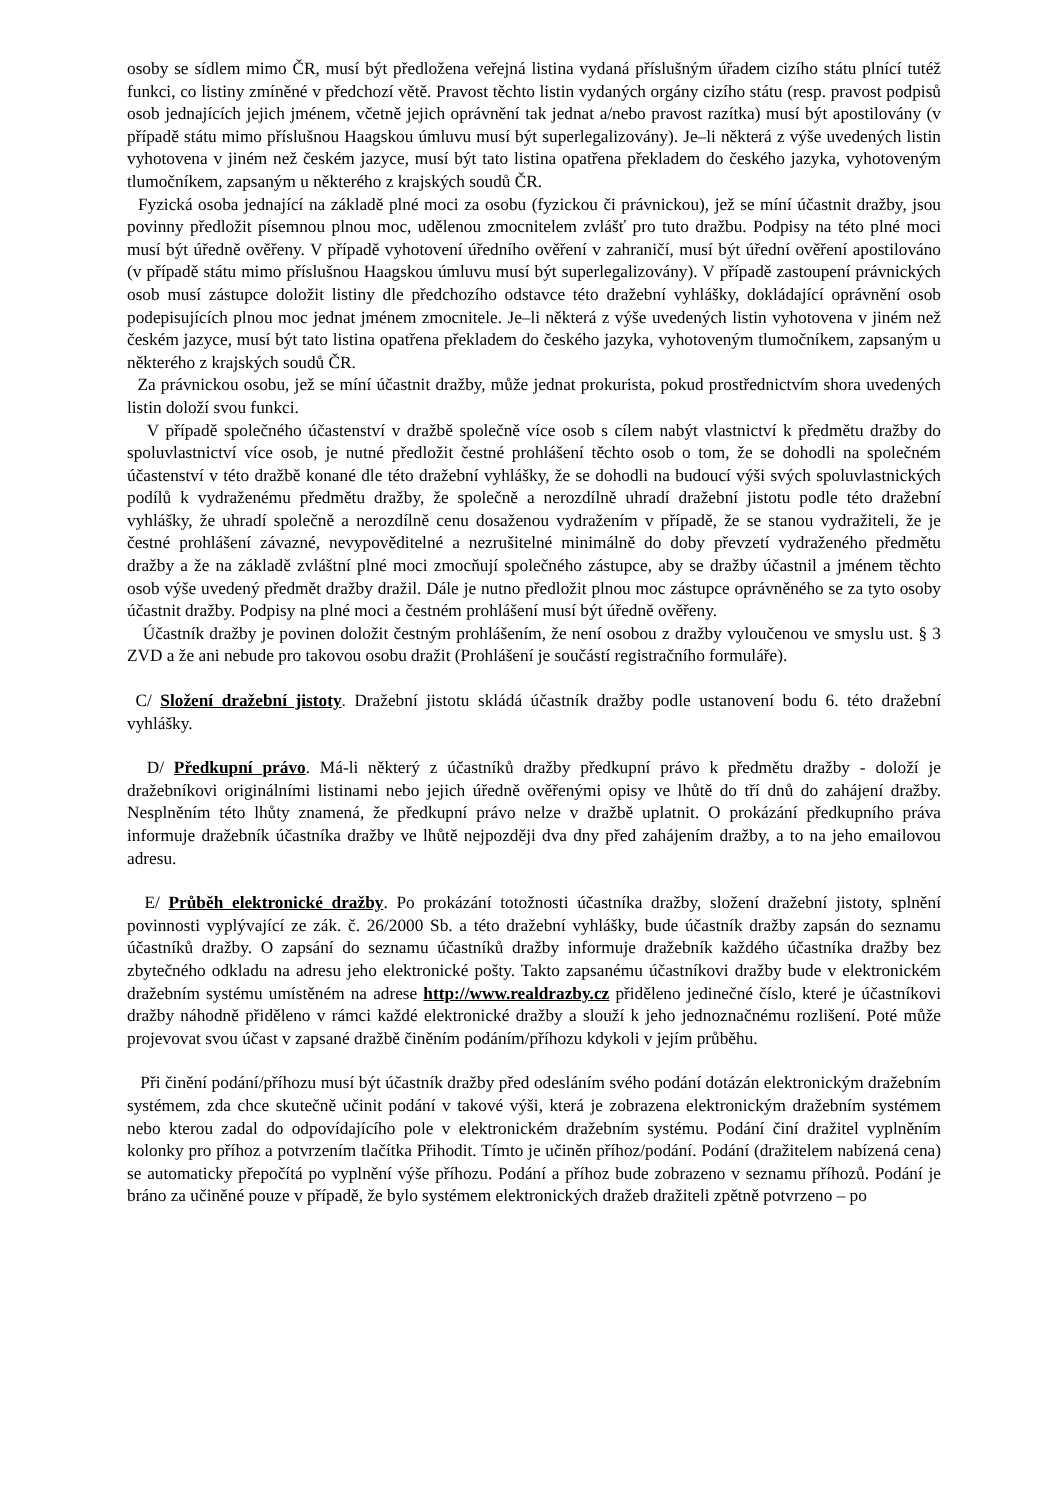osoby se sídlem mimo ČR, musí být předložena veřejná listina vydaná příslušným úřadem cizího státu plnící tutéž funkci, co listiny zmíněné v předchozí větě. Pravost těchto listin vydaných orgány cizího státu (resp. pravost podpisů osob jednajících jejich jménem, včetně jejich oprávnění tak jednat a/nebo pravost razítka) musí být apostilovány (v případě státu mimo příslušnou Haagskou úmluvu musí být superlegalizovány). Je–li některá z výše uvedených listin vyhotovena v jiném než českém jazyce, musí být tato listina opatřena překladem do českého jazyka, vyhotoveným tlumočníkem, zapsaným u některého z krajských soudů ČR.
Fyzická osoba jednající na základě plné moci za osobu (fyzickou či právnickou), jež se míní účastnit dražby, jsou povinny předložit písemnou plnou moc, udělenou zmocnitelem zvlášť pro tuto dražbu. Podpisy na této plné moci musí být úředně ověřeny. V případě vyhotovení úředního ověření v zahraničí, musí být úřední ověření apostilováno (v případě státu mimo příslušnou Haagskou úmluvu musí být superlegalizovány). V případě zastoupení právnických osob musí zástupce doložit listiny dle předchozího odstavce této dražební vyhlášky, dokládající oprávnění osob podepisujících plnou moc jednat jménem zmocnitele. Je–li některá z výše uvedených listin vyhotovena v jiném než českém jazyce, musí být tato listina opatřena překladem do českého jazyka, vyhotoveným tlumočníkem, zapsaným u některého z krajských soudů ČR.
Za právnickou osobu, jež se míní účastnit dražby, může jednat prokurista, pokud prostřednictvím shora uvedených listin doloží svou funkci.
V případě společného účastenství v dražbě společně více osob s cílem nabýt vlastnictví k předmětu dražby do spoluvlastnictví více osob, je nutné předložit čestné prohlášení těchto osob o tom, že se dohodli na společném účastenství v této dražbě konané dle této dražební vyhlášky, že se dohodli na budoucí výši svých spoluvlastnických podílů k vydraženému předmětu dražby, že společně a nerozdílně uhradí dražební jistotu podle této dražební vyhlášky, že uhradí společně a nerozdílně cenu dosaženou vydražením v případě, že se stanou vydražiteli, že je čestné prohlášení závazné, nevypověditelné a nezrušitelné minimálně do doby převzetí vydraženého předmětu dražby a že na základě zvláštní plné moci zmocňují společného zástupce, aby se dražby účastnil a jménem těchto osob výše uvedený předmět dražby dražil. Dále je nutno předložit plnou moc zástupce oprávněného se za tyto osoby účastnit dražby. Podpisy na plné moci a čestném prohlášení musí být úředně ověřeny.
Účastník dražby je povinen doložit čestným prohlášením, že není osobou z dražby vyloučenou ve smyslu ust. § 3 ZVD a že ani nebude pro takovou osobu dražit (Prohlášení je součástí registračního formuláře).
C/ Složení dražební jistoty. Dražební jistotu skládá účastník dražby podle ustanovení bodu 6. této dražební vyhlášky.
D/ Předkupní právo. Má-li některý z účastníků dražby předkupní právo k předmětu dražby - doloží je dražebníkovi originálními listinami nebo jejich úředně ověřenými opisy ve lhůtě do tří dnů do zahájení dražby. Nesplněním této lhůty znamená, že předkupní právo nelze v dražbě uplatnit. O prokázání předkupního práva informuje dražebník účastníka dražby ve lhůtě nejpozději dva dny před zahájením dražby, a to na jeho emailovou adresu.
E/ Průběh elektronické dražby. Po prokázání totožnosti účastníka dražby, složení dražební jistoty, splnění povinnosti vyplývající ze zák. č. 26/2000 Sb. a této dražební vyhlášky, bude účastník dražby zapsán do seznamu účastníků dražby. O zapsání do seznamu účastníků dražby informuje dražebník každého účastníka dražby bez zbytečného odkladu na adresu jeho elektronické pošty. Takto zapsanému účastníkovi dražby bude v elektronickém dražebním systému umístěném na adrese http://www.realdrazby.cz přiděleno jedinečné číslo, které je účastníkovi dražby náhodně přiděleno v rámci každé elektronické dražby a slouží k jeho jednoznačnému rozlišení. Poté může projevovat svou účast v zapsané dražbě činěním podáním/příhozu kdykoli v jejím průběhu.
Při činění podání/příhozu musí být účastník dražby před odesláním svého podání dotázán elektronickým dražebním systémem, zda chce skutečně učinit podání v takové výši, která je zobrazena elektronickým dražebním systémem nebo kterou zadal do odpovídajícího pole v elektronickém dražebním systému. Podání činí dražitel vyplněním kolonky pro příhoz a potvrzením tlačítka Přihodit. Tímto je učiněn příhoz/podání. Podání (dražitelem nabízená cena) se automaticky přepočítá po vyplnění výše příhozu. Podání a příhoz bude zobrazeno v seznamu příhozů. Podání je bráno za učiněné pouze v případě, že bylo systémem elektronických dražeb dražiteli zpětně potvrzeno – po